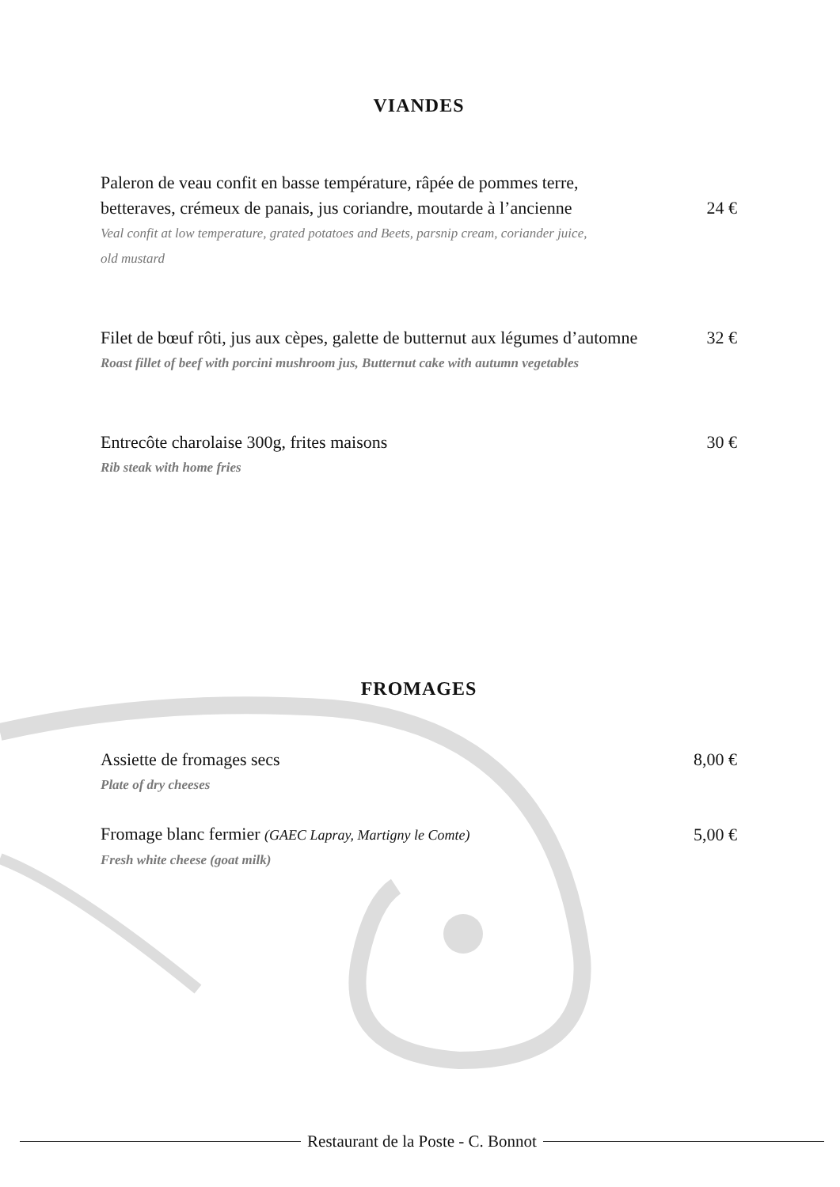VIANDES
Paleron de veau confit en basse température, râpée de pommes terre,
betteraves, crémeux de panais, jus coriandre, moutarde à l’ancienne
24 €
Veal confit at low temperature, grated potatoes and Beets, parsnip cream, coriander juice,
old mustard
Filet de bœuf rôti, jus aux cèpes, galette de butternut aux légumes d’automne
32 €
Roast fillet of beef with porcini mushroom jus, Butternut cake with autumn vegetables
Entrecôte charolaise 300g, frites maisons
30 €
Rib steak with home fries
FROMAGES
Assiette de fromages secs
8,00 €
Plate of dry cheeses
Fromage blanc fermier (GAEC Lapray, Martigny le Comte)
5,00 €
Fresh white cheese (goat milk)
Restaurant de la Poste - C. Bonnot